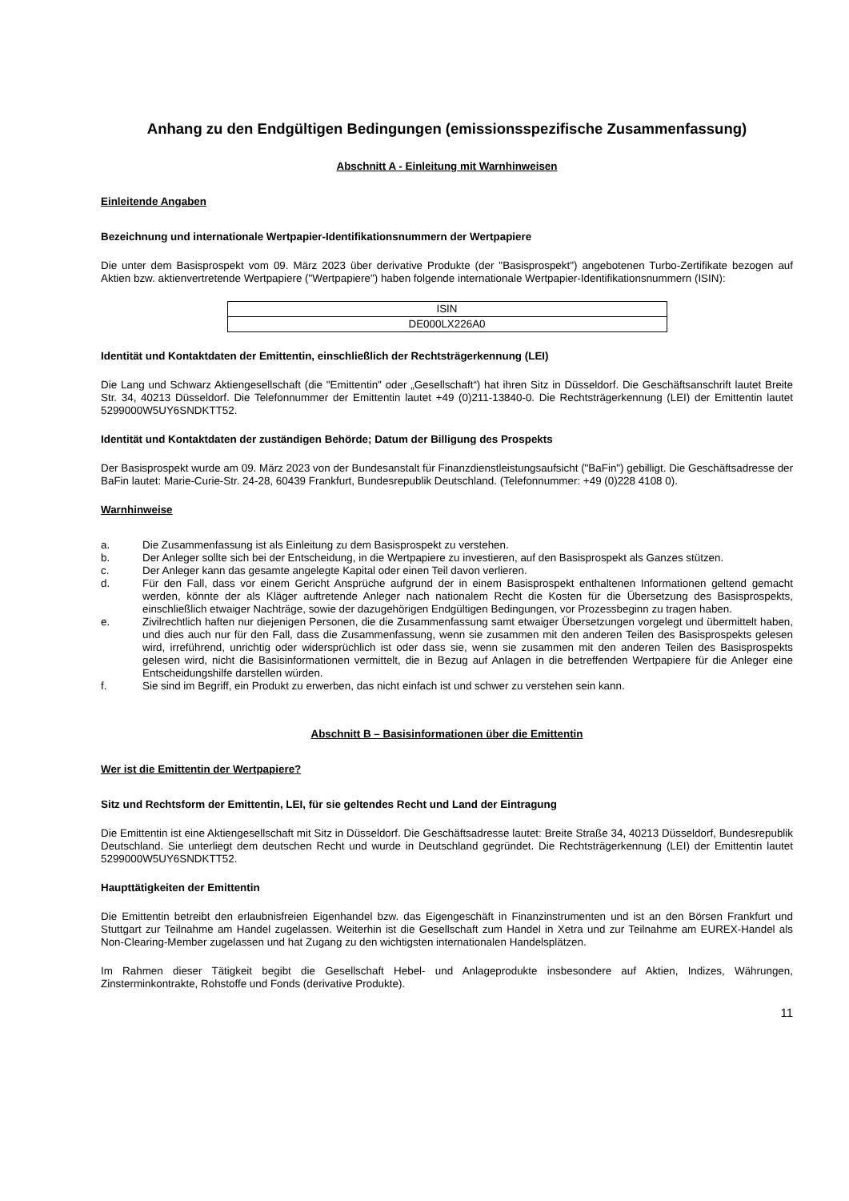Anhang zu den Endgültigen Bedingungen (emissionsspezifische Zusammenfassung)
Abschnitt A - Einleitung mit Warnhinweisen
Einleitende Angaben
Bezeichnung und internationale Wertpapier-Identifikationsnummern der Wertpapiere
Die unter dem Basisprospekt vom 09. März 2023 über derivative Produkte (der "Basisprospekt") angebotenen Turbo-Zertifikate bezogen auf Aktien bzw. aktienvertretende Wertpapiere ("Wertpapiere") haben folgende internationale Wertpapier-Identifikationsnummern (ISIN):
| ISIN |
| DE000LX226A0 |
Identität und Kontaktdaten der Emittentin, einschließlich der Rechtsträgerkennung (LEI)
Die Lang und Schwarz Aktiengesellschaft (die "Emittentin" oder „Gesellschaft“) hat ihren Sitz in Düsseldorf. Die Geschäftsanschrift lautet Breite Str. 34, 40213 Düsseldorf. Die Telefonnummer der Emittentin lautet +49 (0)211-13840-0. Die Rechtsträgerkennung (LEI) der Emittentin lautet 5299000W5UY6SNDKTT52.
Identität und Kontaktdaten der zuständigen Behörde; Datum der Billigung des Prospekts
Der Basisprospekt wurde am 09. März 2023 von der Bundesanstalt für Finanzdienstleistungsaufsicht ("BaFin") gebilligt. Die Geschäftsadresse der BaFin lautet: Marie-Curie-Str. 24-28, 60439 Frankfurt, Bundesrepublik Deutschland. (Telefonnummer: +49 (0)228 4108 0).
Warnhinweise
a. Die Zusammenfassung ist als Einleitung zu dem Basisprospekt zu verstehen.
b. Der Anleger sollte sich bei der Entscheidung, in die Wertpapiere zu investieren, auf den Basisprospekt als Ganzes stützen.
c. Der Anleger kann das gesamte angelegte Kapital oder einen Teil davon verlieren.
d. Für den Fall, dass vor einem Gericht Ansprüche aufgrund der in einem Basisprospekt enthaltenen Informationen geltend gemacht werden, könnte der als Kläger auftretende Anleger nach nationalem Recht die Kosten für die Übersetzung des Basisprospekts, einschließlich etwaiger Nachträge, sowie der dazugehörigen Endgültigen Bedingungen, vor Prozessbeginn zu tragen haben.
e. Zivilrechtlich haften nur diejenigen Personen, die die Zusammenfassung samt etwaiger Übersetzungen vorgelegt und übermittelt haben, und dies auch nur für den Fall, dass die Zusammenfassung, wenn sie zusammen mit den anderen Teilen des Basisprospekts gelesen wird, irreführend, unrichtig oder widersprüchlich ist oder dass sie, wenn sie zusammen mit den anderen Teilen des Basisprospekts gelesen wird, nicht die Basisinformationen vermittelt, die in Bezug auf Anlagen in die betreffenden Wertpapiere für die Anleger eine Entscheidungshilfe darstellen würden.
f. Sie sind im Begriff, ein Produkt zu erwerben, das nicht einfach ist und schwer zu verstehen sein kann.
Abschnitt B – Basisinformationen über die Emittentin
Wer ist die Emittentin der Wertpapiere?
Sitz und Rechtsform der Emittentin, LEI, für sie geltendes Recht und Land der Eintragung
Die Emittentin ist eine Aktiengesellschaft mit Sitz in Düsseldorf. Die Geschäftsadresse lautet: Breite Straße 34, 40213 Düsseldorf, Bundesrepublik Deutschland. Sie unterliegt dem deutschen Recht und wurde in Deutschland gegründet. Die Rechtsträgerkennung (LEI) der Emittentin lautet 5299000W5UY6SNDKTT52.
Haupttätigkeiten der Emittentin
Die Emittentin betreibt den erlaubnisfreien Eigenhandel bzw. das Eigengeschäft in Finanzinstrumenten und ist an den Börsen Frankfurt und Stuttgart zur Teilnahme am Handel zugelassen. Weiterhin ist die Gesellschaft zum Handel in Xetra und zur Teilnahme am EUREX-Handel als Non-Clearing-Member zugelassen und hat Zugang zu den wichtigsten internationalen Handelsplätzen.
Im Rahmen dieser Tätigkeit begibt die Gesellschaft Hebel- und Anlageprodukte insbesondere auf Aktien, Indizes, Währungen, Zinsterminkontrakte, Rohstoffe und Fonds (derivative Produkte).
11